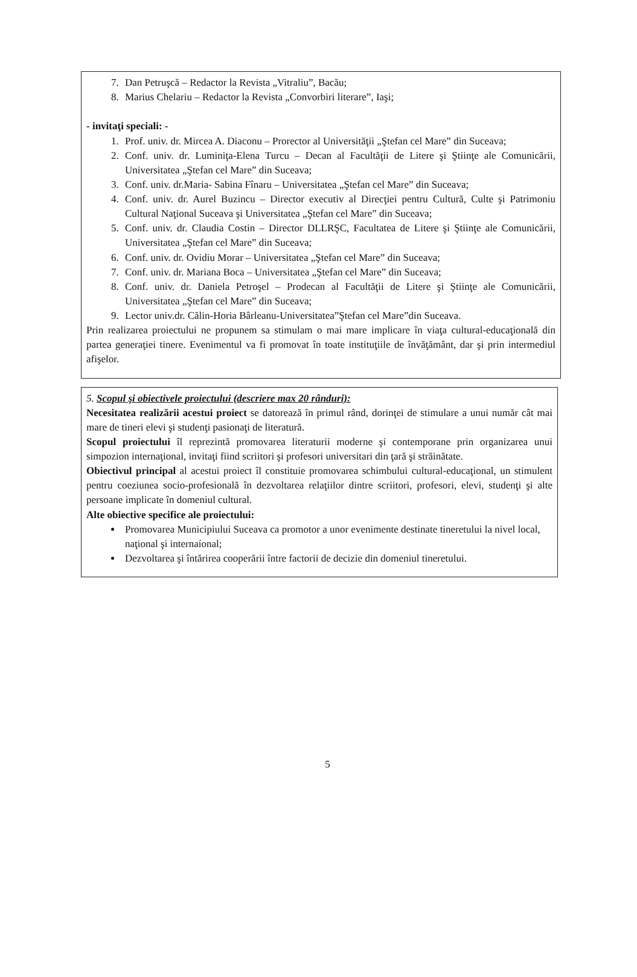7. Dan Petruşcă – Redactor la Revista „Vitraliu”, Bacău;
8. Marius Chelariu – Redactor la Revista „Convorbiri literare”, Iaşi;
- invitaţi speciali: -
1. Prof. univ. dr. Mircea A. Diaconu – Prorector al Universităţii „Ştefan cel Mare” din Suceava;
2. Conf. univ. dr. Luminiţa-Elena Turcu – Decan al Facultăţii de Litere şi Ştiinţe ale Comunicării, Universitatea „Ştefan cel Mare” din Suceava;
3. Conf. univ. dr.Maria- Sabina Fînaru – Universitatea „Ştefan cel Mare” din Suceava;
4. Conf. univ. dr. Aurel Buzincu – Director executiv al Direcţiei pentru Cultură, Culte şi Patrimoniu Cultural Naţional Suceava şi Universitatea „Ştefan cel Mare” din Suceava;
5. Conf. univ. dr. Claudia Costin – Director DLLRŞC, Facultatea de Litere şi Ştiinţe ale Comunicării, Universitatea „Ştefan cel Mare” din Suceava;
6. Conf. univ. dr. Ovidiu Morar – Universitatea „Ştefan cel Mare” din Suceava;
7. Conf. univ. dr. Mariana Boca – Universitatea „Ştefan cel Mare” din Suceava;
8. Conf. univ. dr. Daniela Petroşel – Prodecan al Facultăţii de Litere şi Ştiinţe ale Comunicării, Universitatea „Ştefan cel Mare” din Suceava;
9. Lector univ.dr. Călin-Horia Bârleanu-Universitatea”Ştefan cel Mare”din Suceava.
Prin realizarea proiectului ne propunem sa stimulam o mai mare implicare în viaţa cultural-educaţională din partea generaţiei tinere. Evenimentul va fi promovat în toate instituţiile de învăţământ, dar şi prin intermediul afişelor.
5. Scopul şi obiectivele proiectului (descriere max 20 rânduri):
Necesitatea realizării acestui proiect se datorează în primul rând, dorinţei de stimulare a unui număr cât mai mare de tineri elevi şi studenţi pasionaţi de literatură.
Scopul proiectului îl reprezintă promovarea literaturii moderne şi contemporane prin organizarea unui simpozion internaţional, invitaţi fiind scriitori şi profesori universitari din ţară şi străinătate.
Obiectivul principal al acestui proiect îl constituie promovarea schimbului cultural-educaţional, un stimulent pentru coeziunea socio-profesională în dezvoltarea relaţiilor dintre scriitori, profesori, elevi, studenţi şi alte persoane implicate în domeniul cultural.
Alte obiective specifice ale proiectului:
Promovarea Municipiului Suceava ca promotor a unor evenimente destinate tineretului la nivel local, naţional şi internaíonal;
Dezvoltarea şi întărirea cooperării între factorii de decizie din domeniul tineretului.
5